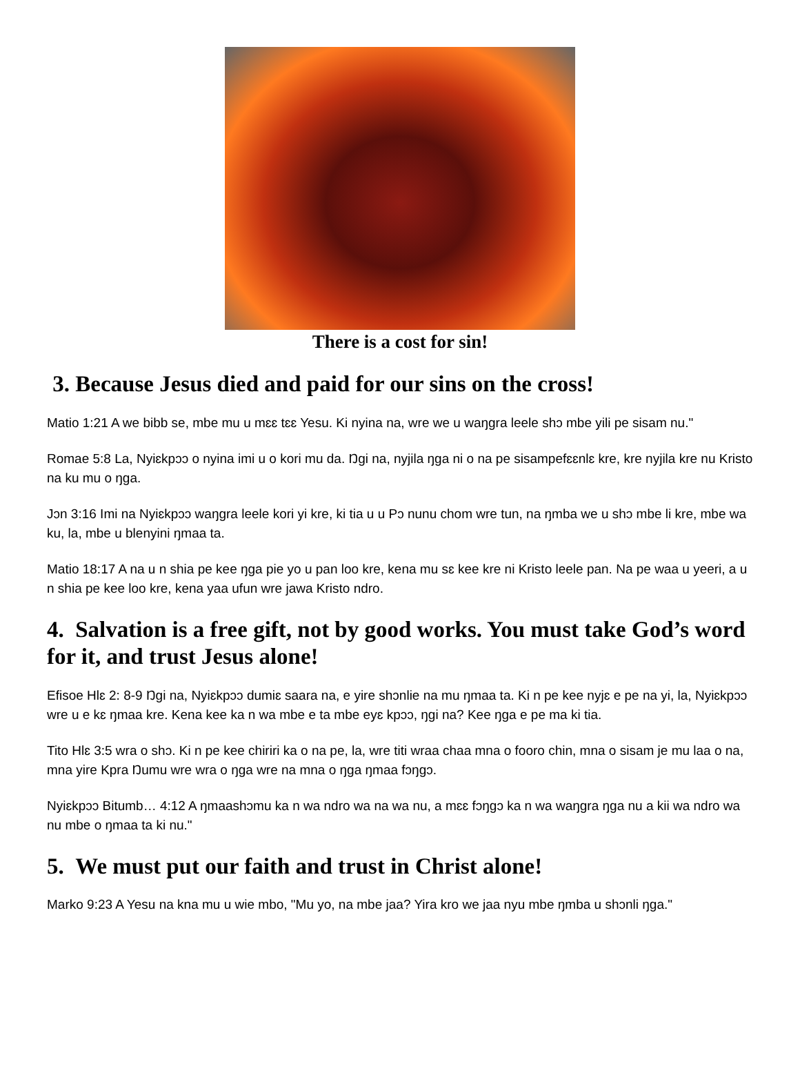There is a cost for sin!
3. Because Jesus died and paid for our sins on the cross!
Matio 1:21 A we bibb se, mbe mu u mɛɛ tɛɛ Yesu. Ki nyina na, wre we u waŋgra leele shɔ mbe yili pe sisam nu."
Romae 5:8 La, Nyiɛkpɔɔ o nyina imi u o kori mu da. Ŋgi na, nyjila ŋga ni o na pe sisampefɛɛnlɛ kre, kre nyjila kre nu Kristo na ku mu o ŋga.
Jɔn 3:16 Imi na Nyiɛkpɔɔ waŋgra leele kori yi kre, ki tia u u Pɔ nunu chom wre tun, na ŋmba we u shɔ mbe li kre, mbe wa ku, la, mbe u blenyini ŋmaa ta.
Matio 18:17 A na u n shia pe kee ŋga pie yo u pan loo kre, kena mu sɛ kee kre ni Kristo leele pan. Na pe waa u yeeri, a u n shia pe kee loo kre, kena yaa ufun wre jawa Kristo ndro.
4. Salvation is a free gift, not by good works. You must take God’s word for it, and trust Jesus alone!
Efisoe Hlɛ 2: 8-9 Ŋgi na, Nyiɛkpɔɔ dumiɛ saara na, e yire shɔnlie na mu ŋmaa ta. Ki n pe kee nyjɛ e pe na yi, la, Nyiɛkpɔɔ wre u e kɛ ŋmaa kre. Kena kee ka n wa mbe e ta mbe eyɛ kpɔɔ, ŋgi na? Kee ŋga e pe ma ki tia.
Tito Hlɛ 3:5 wra o shɔ. Ki n pe kee chiriri ka o na pe, la, wre titi wraa chaa mna o fooro chin, mna o sisam je mu laa o na, mna yire Kpra Ŋumu wre wra o ŋga wre na mna o ŋga ŋmaa fɔŋgɔ.
Nyiɛkpɔɔ Bitumb… 4:12 A ŋmaashɔmu ka n wa ndro wa na wa nu, a mɛɛ fɔŋgɔ ka n wa waŋgra ŋga nu a kii wa ndro wa nu mbe o ŋmaa ta ki nu."
5. We must put our faith and trust in Christ alone!
Marko 9:23 A Yesu na kna mu u wie mbo, "Mu yo, na mbe jaa? Yira kro we jaa nyu mbe ŋmba u shɔnli ŋga."